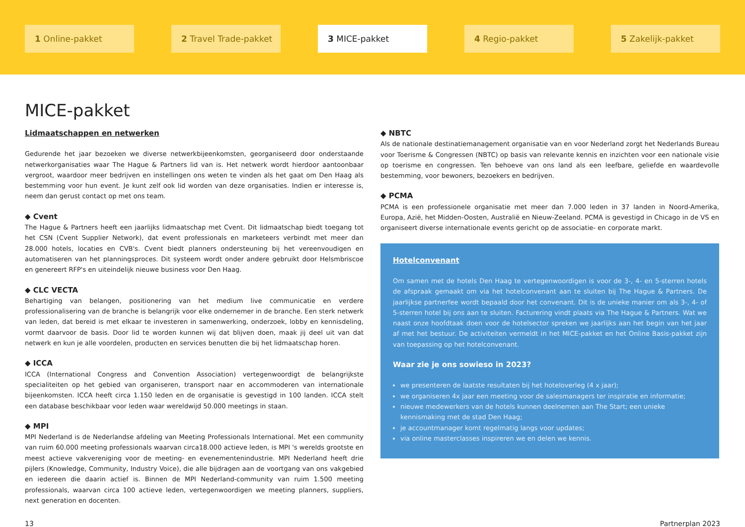1 Online-pakket 2 Travel Trade-pakket 3 MICE-pakket 4 Regio-pakket 5 Zakelijk-pakket
MICE-pakket
Lidmaatschappen en netwerken
Gedurende het jaar bezoeken we diverse netwerkbijeenkomsten, georganiseerd door onderstaande netwerkorganisaties waar The Hague & Partners lid van is. Het netwerk wordt hierdoor aantoonbaar vergroot, waardoor meer bedrijven en instellingen ons weten te vinden als het gaat om Den Haag als bestemming voor hun event. Je kunt zelf ook lid worden van deze organisaties. Indien er interesse is, neem dan gerust contact op met ons team.
◆ Cvent
The Hague & Partners heeft een jaarlijks lidmaatschap met Cvent. Dit lidmaatschap biedt toegang tot het CSN (Cvent Supplier Network), dat event professionals en marketeers verbindt met meer dan 28.000 hotels, locaties en CVB's. Cvent biedt planners ondersteuning bij het vereenvoudigen en automatiseren van het planningsproces. Dit systeem wordt onder andere gebruikt door Helsmbriscoe en genereert RFP's en uiteindelijk nieuwe business voor Den Haag.
◆ CLC VECTA
Behartiging van belangen, positionering van het medium live communicatie en verdere professionalisering van de branche is belangrijk voor elke ondernemer in de branche. Een sterk netwerk van leden, dat bereid is met elkaar te investeren in samenwerking, onderzoek, lobby en kennisdeling, vormt daarvoor de basis. Door lid te worden kunnen wij dat blijven doen, maak jij deel uit van dat netwerk en kun je alle voordelen, producten en services benutten die bij het lidmaatschap horen.
◆ ICCA
ICCA (International Congress and Convention Association) vertegenwoordigt de belangrijkste specialiteiten op het gebied van organiseren, transport naar en accommoderen van internationale bijeenkomsten. ICCA heeft circa 1.150 leden en de organisatie is gevestigd in 100 landen. ICCA stelt een database beschikbaar voor leden waar wereldwijd 50.000 meetings in staan.
◆ MPI
MPI Nederland is de Nederlandse afdeling van Meeting Professionals International. Met een community van ruim 60.000 meeting professionals waarvan circa18.000 actieve leden, is MPI 's werelds grootste en meest actieve vakvereniging voor de meeting- en evenementenindustrie. MPI Nederland heeft drie pijlers (Knowledge, Community, Industry Voice), die alle bijdragen aan de voortgang van ons vakgebied en iedereen die daarin actief is. Binnen de MPI Nederland-community van ruim 1.500 meeting professionals, waarvan circa 100 actieve leden, vertegenwoordigen we meeting planners, suppliers, next generation en docenten.
◆ NBTC
Als de nationale destinatiemanagement organisatie van en voor Nederland zorgt het Nederlands Bureau voor Toerisme & Congressen (NBTC) op basis van relevante kennis en inzichten voor een nationale visie op toerisme en congressen. Ten behoeve van ons land als een leefbare, geliefde en waardevolle bestemming, voor bewoners, bezoekers en bedrijven.
◆ PCMA
PCMA is een professionele organisatie met meer dan 7.000 leden in 37 landen in Noord-Amerika, Europa, Azië, het Midden-Oosten, Australië en Nieuw-Zeeland. PCMA is gevestigd in Chicago in de VS en organiseert diverse internationale events gericht op de associatie- en corporate markt.
Hotelconvenant
Om samen met de hotels Den Haag te vertegenwoordigen is voor de 3-, 4- en 5-sterren hotels de afspraak gemaakt om via het hotelconvenant aan te sluiten bij The Hague & Partners. De jaarlijkse partnerfee wordt bepaald door het convenant. Dit is de unieke manier om als 3-, 4- of 5-sterren hotel bij ons aan te sluiten. Facturering vindt plaats via The Hague & Partners. Wat we naast onze hoofdtaak doen voor de hotelsector spreken we jaarlijks aan het begin van het jaar af met het bestuur. De activiteiten vermeldt in het MICE-pakket en het Online Basis-pakket zijn van toepassing op het hotelconvenant.
Waar zie je ons sowieso in 2023?
we presenteren de laatste resultaten bij het hoteloverleg (4 x jaar);
we organiseren 4x jaar een meeting voor de salesmanagers ter inspiratie en informatie;
nieuwe medewerkers van de hotels kunnen deelnemen aan The Start; een unieke kennismaking met de stad Den Haag;
je accountmanager komt regelmatig langs voor updates;
via online masterclasses inspireren we en delen we kennis.
13 Partnerplan 2023